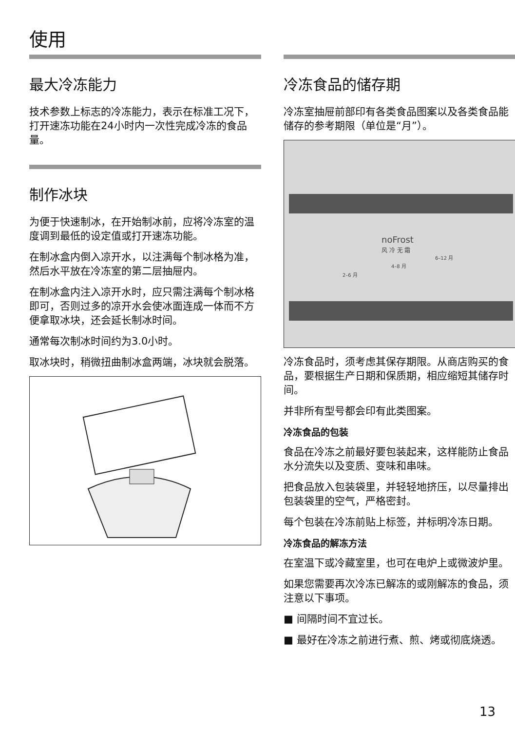使用
最大冷冻能力
技术参数上标志的冷冻能力，表示在标准工况下，打开速冻功能在24小时内一次性完成冷冻的食品量。
制作冰块
为便于快速制冰，在开始制冰前，应将冷冻室的温度调到最低的设定值或打开速冻功能。
在制冰盒内倒入凉开水，以注满每个制冰格为准，然后水平放在冷冻室的第二层抽屉内。
在制冰盒内注入凉开水时，应只需注满每个制冰格即可，否则过多的凉开水会使冰面连成一体而不方便拿取冰块，还会延长制冰时间。
通常每次制冰时间约为3.0小时。
取冰块时，稍微扭曲制冰盒两端，冰块就会脱落。
冷冻食品的储存期
冷冻室抽屉前部印有各类食品图案以及各类食品能储存的参考期限（单位是“月”）。
noFrost
风 冷 无 霜
2–6 月
4–8 月
6–12 月
冷冻食品时，须考虑其保存期限。从商店购买的食品，要根据生产日期和保质期，相应缩短其储存时间。
并非所有型号都会印有此类图案。
冷冻食品的包装
食品在冷冻之前最好要包装起来，这样能防止食品水分流失以及变质、变味和串味。
把食品放入包装袋里，并轻轻地挤压，以尽量排出包装袋里的空气，严格密封。
每个包装在冷冻前贴上标签，并标明冷冻日期。
冷冻食品的解冻方法
在室温下或冷藏室里，也可在电炉上或微波炉里。
如果您需要再次冷冻已解冻的或刚解冻的食品，须注意以下事项。
■ 间隔时间不宜过长。
■ 最好在冷冻之前进行煮、煎、烤或彻底烧透。
13